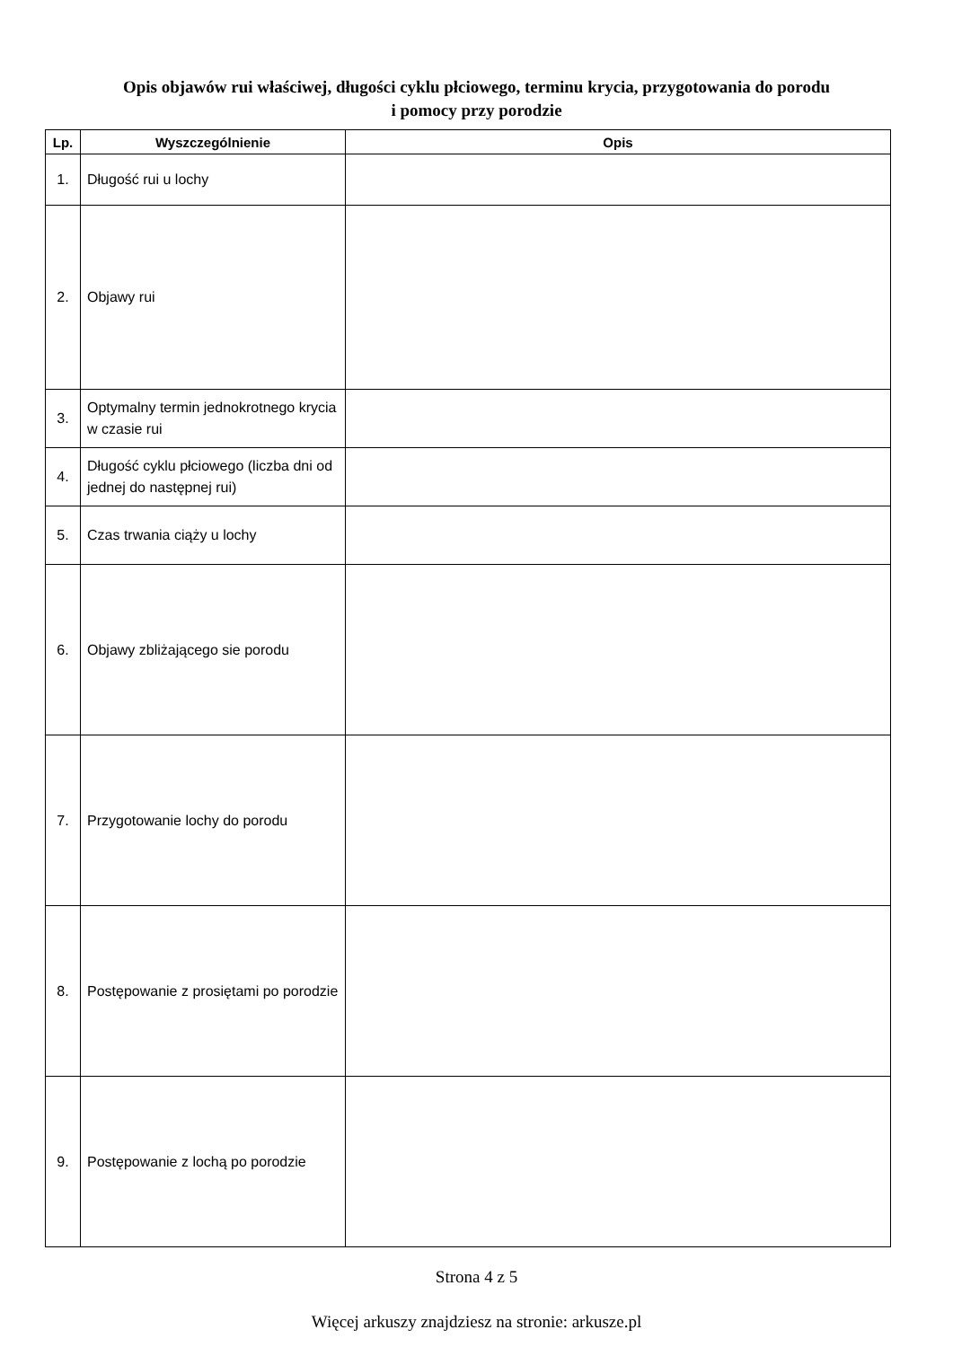Opis objawów rui właściwej, długości cyklu płciowego, terminu krycia, przygotowania do porodu
i pomocy przy porodzie
| Lp. | Wyszczególnienie | Opis |
| --- | --- | --- |
| 1. | Długość rui u lochy | |
| 2. | Objawy rui | |
| 3. | Optymalny termin jednokrotnego krycia w czasie rui | |
| 4. | Długość cyklu płciowego (liczba dni od jednej do następnej rui) | |
| 5. | Czas trwania ciąży u lochy | |
| 6. | Objawy zbliżającego sie porodu | |
| 7. | Przygotowanie lochy do porodu | |
| 8. | Postępowanie z prosiętami po porodzie | |
| 9. | Postępowanie z lochą po porodzie | |
Strona 4 z 5
Więcej arkuszy znajdziesz na stronie: arkusze.pl